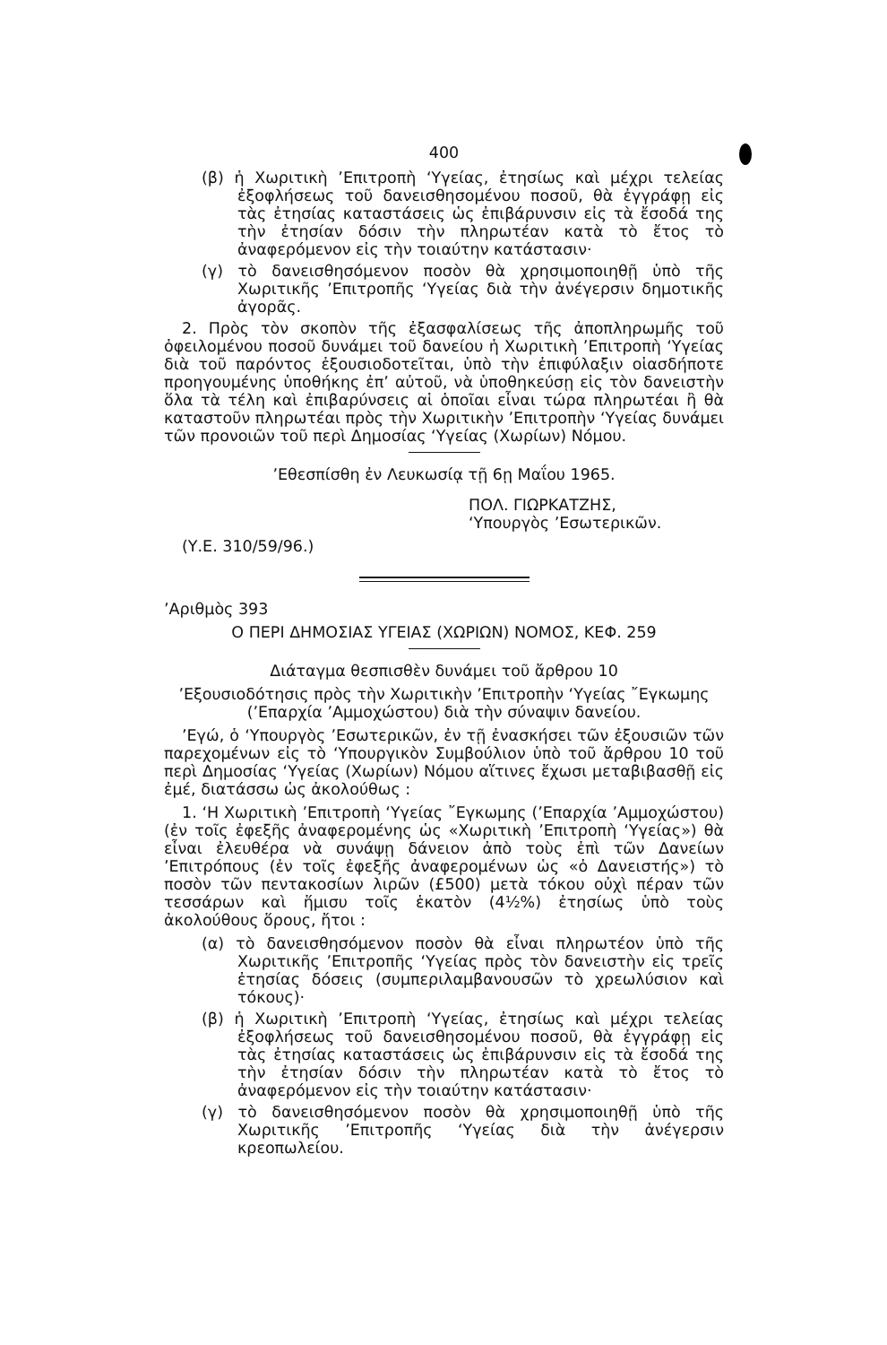400
(β) ἡ Χωριτικὴ ’Επιτροπὴ ‘Υγείας, ἐτησίως καὶ μέχρι τελείας ἐξοφλήσεως τοῦ δανεισθησομένου ποσοῦ, θὰ ἐγγράφῃ εἰς τὰς ἐτησίας καταστάσεις ὡς ἐπιβάρυνσιν εἰς τὰ ἔσοδά της τὴν ἐτησίαν δόσιν τὴν πληρωτέαν κατὰ τὸ ἔτος τὸ ἀναφερόμενον εἰς τὴν τοιαύτην κατάστασιν·
(γ) τὸ δανεισθησόμενον ποσὸν θὰ χρησιμοποιηθῇ ὑπὸ τῆς Χωριτικῆς ’Επιτροπῆς ‘Υγείας διὰ τὴν ἀνέγερσιν δημοτικῆς ἀγορᾶς.
2. Πρὸς τὸν σκοπὸν τῆς ἐξασφαλίσεως τῆς ἀποπληρωμῆς τοῦ ὀφειλομένου ποσοῦ δυνάμει τοῦ δανείου ἡ Χωριτικὴ ’Επιτροπὴ ‘Υγείας διὰ τοῦ παρόντος ἐξουσιοδοτεῖται, ὑπὸ τὴν ἐπιφύλαξιν οἱασδήποτε προηγουμένης ὑποθήκης ἐπ’ αὐτοῦ, νὰ ὑποθηκεύσῃ εἰς τὸν δανειστὴν ὅλα τὰ τέλη καὶ ἐπιβαρύνσεις αἱ ὁποῖαι εἶναι τώρα πληρωτέαι ἢ θὰ καταστοῦν πληρωτέαι πρὸς τὴν Χωριτικὴν ’Επιτροπὴν ‘Υγείας δυνάμει τῶν προνοιῶν τοῦ περὶ Δημοσίας ‘Υγείας (Χωρίων) Νόμου.
’Εθεσπίσθη ἐν Λευκωσίᾳ τῇ 6ῃ Μαΐου 1965.
ΠΟΛ. ΓΙΩΡΚΑΤΖΗΣ,
‘Υπουργὸς ’Εσωτερικῶν.
(Υ.Ε. 310/59/96.)
’Αριθμὸς 393
Ο ΠΕΡΙ ΔΗΜΟΣΙΑΣ ΥΓΕΙΑΣ (ΧΩΡΙΩΝ) ΝΟΜΟΣ, ΚΕΦ. 259
Διάταγμα θεσπισθὲν δυνάμει τοῦ ἄρθρου 10
’Εξουσιοδότησις πρὸς τὴν Χωριτικὴν ’Επιτροπὴν ‘Υγείας ῎Εγκωμης (’Επαρχία ’Αμμοχώστου) διὰ τὴν σύναψιν δανείου.
’Εγώ, ὁ ‘Υπουργὸς ’Εσωτερικῶν, ἐν τῇ ἐνασκήσει τῶν ἐξουσιῶν τῶν παρεχομένων εἰς τὸ ‘Υπουργικὸν Συμβούλιον ὑπὸ τοῦ ἄρθρου 10 τοῦ περὶ Δημοσίας ‘Υγείας (Χωρίων) Νόμου αἵτινες ἔχωσι μεταβιβασθῇ εἰς ἐμέ, διατάσσω ὡς ἀκολούθως :
1. ‘Η Χωριτικὴ ’Επιτροπὴ ‘Υγείας ῎Εγκωμης (’Επαρχία ’Αμμοχώστου) (ἐν τοῖς ἐφεξῆς ἀναφερομένης ὡς «Χωριτικὴ ’Επιτροπὴ ‘Υγείας») θὰ εἶναι ἐλευθέρα νὰ συνάψῃ δάνειον ἀπὸ τοὺς ἐπὶ τῶν Δανείων ’Επιτρόπους (ἐν τοῖς ἐφεξῆς ἀναφερομένων ὡς «ὁ Δανειστής») τὸ ποσὸν τῶν πεντακοσίων λιρῶν (£500) μετὰ τόκου οὐχὶ πέραν τῶν τεσσάρων καὶ ἥμισυ τοῖς ἑκατὸν (4½%) ἐτησίως ὑπὸ τοὺς ἀκολούθους ὅρους, ἤτοι :
(α) τὸ δανεισθησόμενον ποσὸν θὰ εἶναι πληρωτέον ὑπὸ τῆς Χωριτικῆς ’Επιτροπῆς ‘Υγείας πρὸς τὸν δανειστὴν εἰς τρεῖς ἐτησίας δόσεις (συμπεριλαμβανουσῶν τὸ χρεωλύσιον καὶ τόκους)·
(β) ἡ Χωριτικὴ ’Επιτροπὴ ‘Υγείας, ἐτησίως καὶ μέχρι τελείας ἐξοφλήσεως τοῦ δανεισθησομένου ποσοῦ, θὰ ἐγγράφῃ εἰς τὰς ἐτησίας καταστάσεις ὡς ἐπιβάρυνσιν εἰς τὰ ἔσοδά της τὴν ἐτησίαν δόσιν τὴν πληρωτέαν κατὰ τὸ ἔτος τὸ ἀναφερόμενον εἰς τὴν τοιαύτην κατάστασιν·
(γ) τὸ δανεισθησόμενον ποσὸν θὰ χρησιμοποιηθῇ ὑπὸ τῆς Χωριτικῆς ’Επιτροπῆς ‘Υγείας διὰ τὴν ἀνέγερσιν κρεοπωλείου.